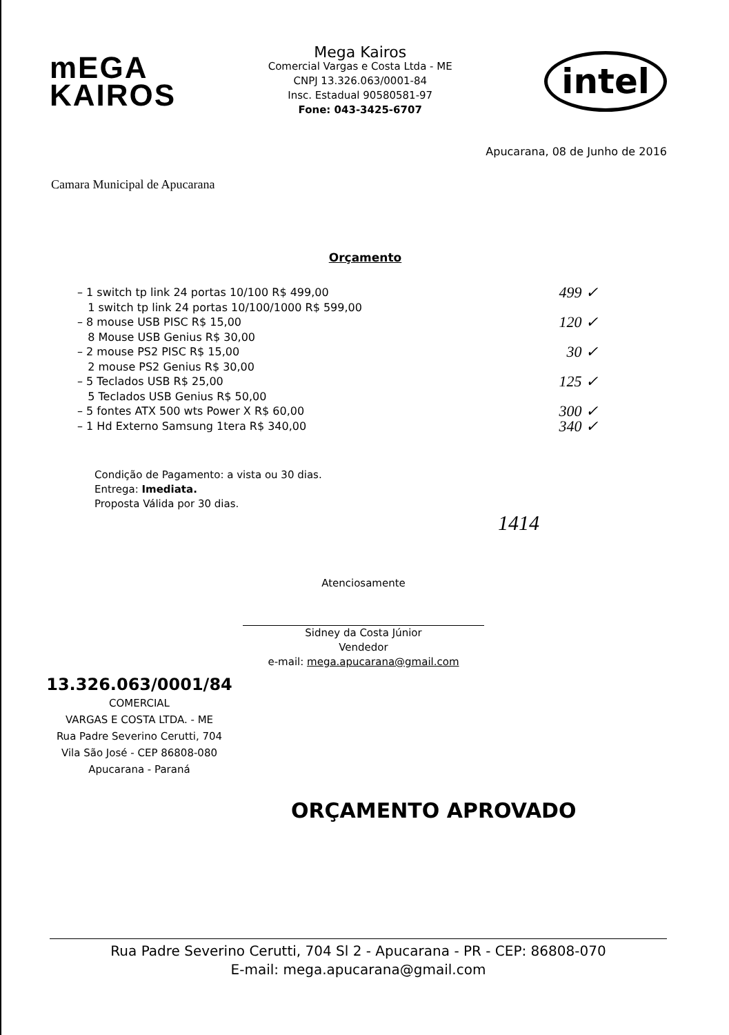mEGA
KAIROS
Mega Kairos
Comercial Vargas e Costa Ltda - ME
CNPJ 13.326.063/0001-84
Insc. Estadual 90580581-97
Fone: 043-3425-6707
intel
Apucarana, 08 de Junho de 2016
Camara Municipal de Apucarana
Orçamento
– 1 switch tp link 24 portas 10/100 R$ 499,00 499 ✓
1 switch tp link 24 portas 10/100/1000 R$ 599,00
– 8 mouse USB PISC R$ 15,00 120 ✓
8 Mouse USB Genius R$ 30,00
– 2 mouse PS2 PISC R$ 15,00 30 ✓
2 mouse PS2 Genius R$ 30,00
– 5 Teclados USB R$ 25,00 125 ✓
5 Teclados USB Genius R$ 50,00
– 5 fontes ATX 500 wts Power X R$ 60,00 300 ✓
– 1 Hd Externo Samsung 1tera R$ 340,00 340 ✓
Condição de Pagamento: a vista ou 30 dias.
Entrega: Imediata.
Proposta Válida por 30 dias.
1414
Atenciosamente
Sidney da Costa Júnior
Vendedor
e-mail: mega.apucarana@gmail.com
13.326.063/0001/84
COMERCIAL
VARGAS E COSTA LTDA. - ME
Rua Padre Severino Cerutti, 704
Vila São José - CEP 86808-080
Apucarana - Paraná
ORÇAMENTO APROVADO
Rua Padre Severino Cerutti, 704 Sl 2 - Apucarana - PR - CEP: 86808-070
E-mail: mega.apucarana@gmail.com